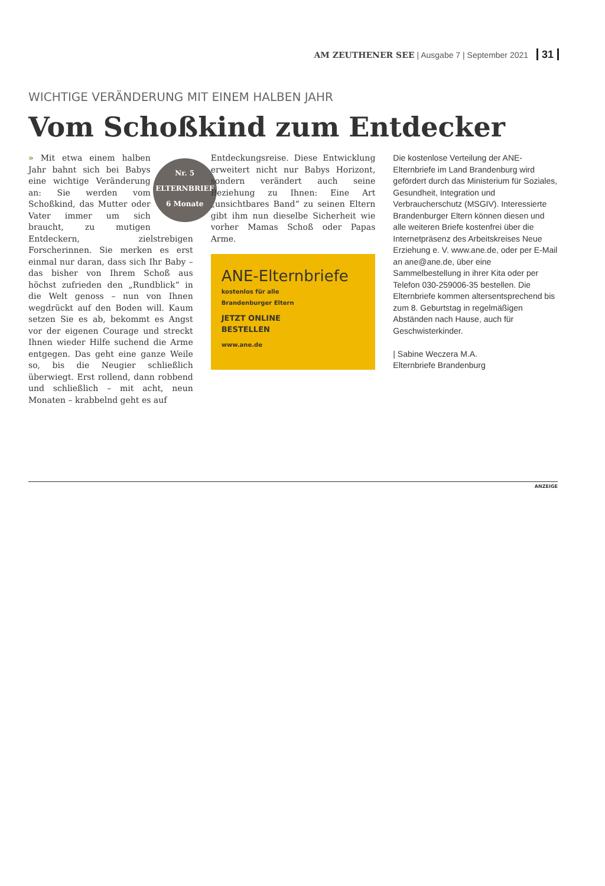AM ZEUTHENER SEE | Ausgabe 7 | September 2021 31
WICHTIGE VERÄNDERUNG MIT EINEM HALBEN JAHR
Vom Schoßkind zum Entdecker
Nr. 5
ELTERNBRIEF
6 Monate
» Mit etwa einem halben Jahr bahnt sich bei Babys eine wichtige Veränderung an: Sie werden vom Schoßkind, das Mutter oder Vater immer um sich braucht, zu mutigen Entdeckern, zielstrebigen Forscherinnen. Sie merken es erst einmal nur daran, dass sich Ihr Baby – das bisher von Ihrem Schoß aus höchst zufrieden den „Rundblick“ in die Welt genoss – nun von Ihnen wegdrückt auf den Boden will. Kaum setzen Sie es ab, bekommt es Angst vor der eigenen Courage und streckt Ihnen wieder Hilfe suchend die Arme entgegen. Das geht eine ganze Weile so, bis die Neugier schließlich überwiegt. Erst rollend, dann robbend und schließlich – mit acht, neun Monaten – krabbelnd geht es auf
Entdeckungsreise. Diese Entwicklung erweitert nicht nur Babys Horizont, sondern verändert auch seine Beziehung zu Ihnen: Eine Art „unsichtbares Band“ zu seinen Eltern gibt ihm nun dieselbe Sicherheit wie vorher Mamas Schoß oder Papas Arme.
ANE-Elternbriefe
kostenlos für alle
Brandenburger Eltern
JETZT ONLINE
BESTELLEN
www.ane.de
Die kostenlose Verteilung der ANE-Elternbriefe im Land Brandenburg wird gefördert durch das Ministerium für Soziales, Gesundheit, Integration und Verbraucherschutz (MSGIV). Interessierte Brandenburger Eltern können diesen und alle weiteren Briefe kostenfrei über die Internetpräsenz des Arbeitskreises Neue Erziehung e. V. www.ane.de, oder per E-Mail an ane@ane.de, über eine Sammelbestellung in ihrer Kita oder per Telefon 030-259006-35 bestellen. Die Elternbriefe kommen altersentsprechend bis zum 8. Geburtstag in regelmäßigen Abständen nach Hause, auch für Geschwisterkinder.
| Sabine Weczera M.A.
Elternbriefe Brandenburg
ANZEIGE